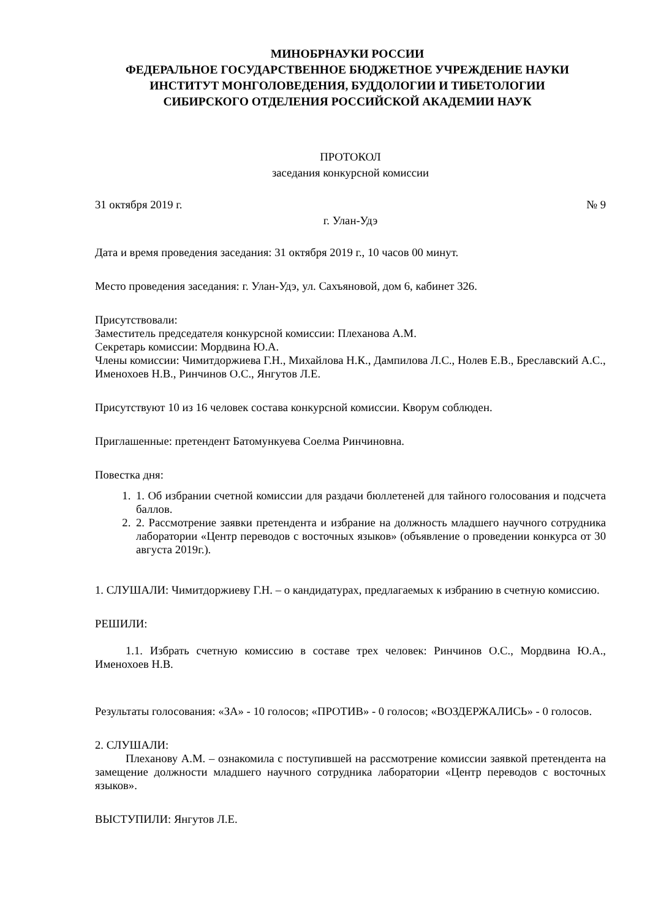МИНОБРНАУКИ РОССИИ
ФЕДЕРАЛЬНОЕ ГОСУДАРСТВЕННОЕ БЮДЖЕТНОЕ УЧРЕЖДЕНИЕ НАУКИ
ИНСТИТУТ МОНГОЛОВЕДЕНИЯ, БУДДОЛОГИИ И ТИБЕТОЛОГИИ
СИБИРСКОГО ОТДЕЛЕНИЯ РОССИЙСКОЙ АКАДЕМИИ НАУК
ПРОТОКОЛ
заседания конкурсной комиссии
31 октября 2019 г. № 9
г. Улан-Удэ
Дата и время проведения заседания: 31 октября 2019 г., 10 часов 00 минут.
Место проведения заседания: г. Улан-Удэ, ул. Сахъяновой, дом 6, кабинет 326.
Присутствовали:
Заместитель председателя конкурсной комиссии: Плеханова А.М.
Секретарь комиссии: Мордвина Ю.А.
Члены комиссии: Чимитдоржиева Г.Н., Михайлова Н.К., Дампилова Л.С., Нолев Е.В., Бреславский А.С., Именохоев Н.В., Ринчинов О.С., Янгутов Л.Е.
Присутствуют 10 из 16 человек состава конкурсной комиссии. Кворум соблюден.
Приглашенные: претендент Батомункуева Соелма Ринчиновна.
Повестка дня:
1. 1. Об избрании счетной комиссии для раздачи бюллетеней для тайного голосования и подсчета баллов.
2. 2. Рассмотрение заявки претендента и избрание на должность младшего научного сотрудника лаборатории «Центр переводов с восточных языков» (объявление о проведении конкурса от 30 августа 2019г.).
1. СЛУШАЛИ: Чимитдоржиеву Г.Н. – о кандидатурах, предлагаемых к избранию в счетную комиссию.
РЕШИЛИ:
1.1. Избрать счетную комиссию в составе трех человек: Ринчинов О.С., Мордвина Ю.А., Именохоев Н.В.
Результаты голосования: «ЗА» - 10 голосов; «ПРОТИВ» - 0 голосов; «ВОЗДЕРЖАЛИСЬ» - 0 голосов.
2. СЛУШАЛИ:
Плеханову А.М. – ознакомила с поступившей на рассмотрение комиссии заявкой претендента на замещение должности младшего научного сотрудника лаборатории «Центр переводов с восточных языков».
ВЫСТУПИЛИ: Янгутов Л.Е.